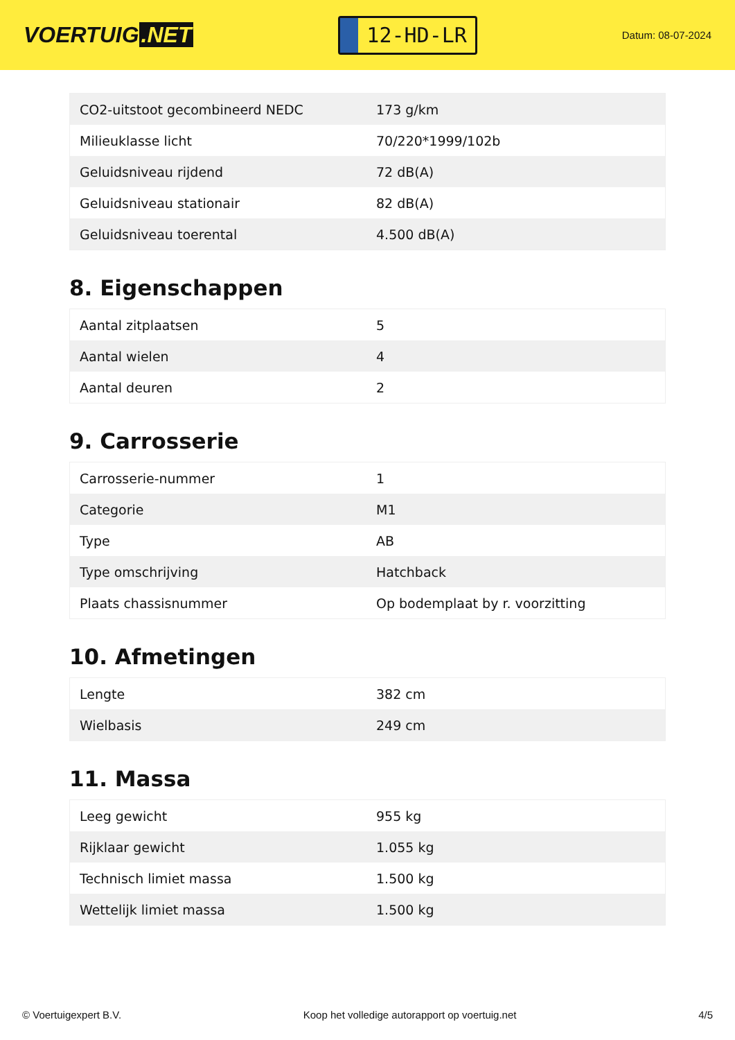VOERTUIG.NET
12-HD-LR
Datum: 08-07-2024
| CO2-uitstoot gecombineerd NEDC | 173 g/km |
| Milieuklasse licht | 70/220*1999/102b |
| Geluidsniveau rijdend | 72 dB(A) |
| Geluidsniveau stationair | 82 dB(A) |
| Geluidsniveau toerental | 4.500 dB(A) |
8. Eigenschappen
| Aantal zitplaatsen | 5 |
| Aantal wielen | 4 |
| Aantal deuren | 2 |
9. Carrosserie
| Carrosserie-nummer | 1 |
| Categorie | M1 |
| Type | AB |
| Type omschrijving | Hatchback |
| Plaats chassisnummer | Op bodemplaat by r. voorzitting |
10. Afmetingen
| Lengte | 382 cm |
| Wielbasis | 249 cm |
11. Massa
| Leeg gewicht | 955 kg |
| Rijklaar gewicht | 1.055 kg |
| Technisch limiet massa | 1.500 kg |
| Wettelijk limiet massa | 1.500 kg |
© Voertuigexpert B.V. Koop het volledige autorapport op voertuig.net 4/5